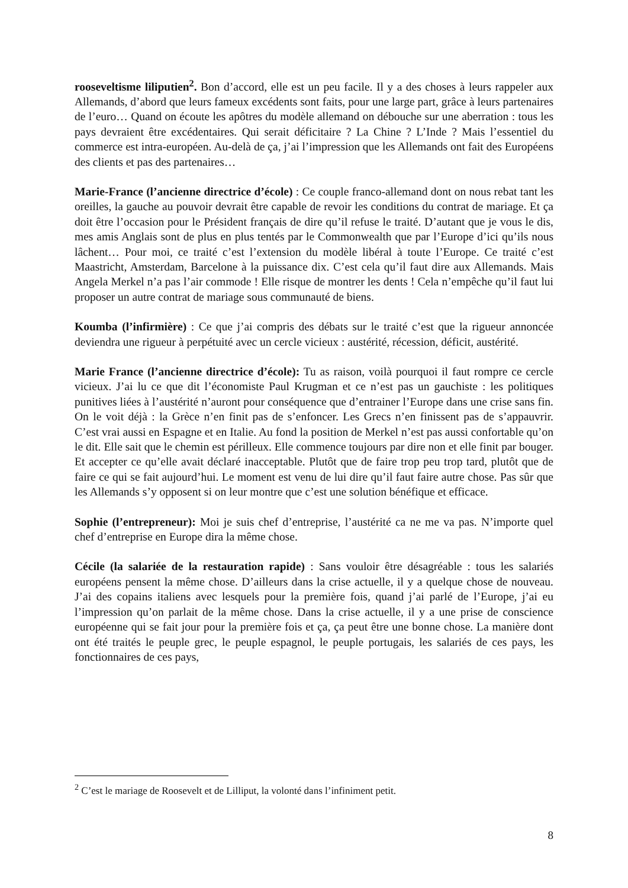rooseveltisme liliputien<sup>2</sup>. Bon d’accord, elle est un peu facile. Il y a des choses à leurs rappeler aux Allemands, d’abord que leurs fameux excédents sont faits, pour une large part, grâce à leurs partenaires de l’euro… Quand on écoute les apôtres du modèle allemand on débouche sur une aberration : tous les pays devraient être excédentaires. Qui serait déficitaire ? La Chine ? L’Inde ? Mais l’essentiel du commerce est intra-européen. Au-delà de ça, j’ai l’impression que les Allemands ont fait des Européens des clients et pas des partenaires…
Marie-France (l’ancienne directrice d’école) : Ce couple franco-allemand dont on nous rebat tant les oreilles, la gauche au pouvoir devrait être capable de revoir les conditions du contrat de mariage. Et ça doit être l’occasion pour le Président français de dire qu’il refuse le traité. D’autant que je vous le dis, mes amis Anglais sont de plus en plus tentés par le Commonwealth que par l’Europe d’ici qu’ils nous lâchent… Pour moi, ce traité c’est l’extension du modèle libéral à toute l’Europe. Ce traité c’est Maastricht, Amsterdam, Barcelone à la puissance dix. C’est cela qu’il faut dire aux Allemands. Mais Angela Merkel n’a pas l’air commode ! Elle risque de montrer les dents ! Cela n’empêche qu’il faut lui proposer un autre contrat de mariage sous communauté de biens.
Koumba (l’infirmière) : Ce que j’ai compris des débats sur le traité c’est que la rigueur annoncée deviendra une rigueur à perpétuité avec un cercle vicieux : austérité, récession, déficit, austérité.
Marie France (l’ancienne directrice d’école): Tu as raison, voilà pourquoi il faut rompre ce cercle vicieux. J’ai lu ce que dit l’économiste Paul Krugman et ce n’est pas un gauchiste : les politiques punitives liées à l’austérité n’auront pour conséquence que d’entrainer l’Europe dans une crise sans fin. On le voit déjà : la Grèce n’en finit pas de s’enfoncer. Les Grecs n’en finissent pas de s’appauvrir. C’est vrai aussi en Espagne et en Italie. Au fond la position de Merkel n’est pas aussi confortable qu’on le dit. Elle sait que le chemin est périlleux. Elle commence toujours par dire non et elle finit par bouger. Et accepter ce qu’elle avait déclaré inacceptable. Plutôt que de faire trop peu trop tard, plutôt que de faire ce qui se fait aujourd’hui. Le moment est venu de lui dire qu’il faut faire autre chose. Pas sûr que les Allemands s’y opposent si on leur montre que c’est une solution bénéfique et efficace.
Sophie (l’entrepreneur): Moi je suis chef d’entreprise, l’austérité ca ne me va pas. N’importe quel chef d’entreprise en Europe dira la même chose.
Cécile (la salariée de la restauration rapide) : Sans vouloir être désagréable : tous les salariés européens pensent la même chose. D’ailleurs dans la crise actuelle, il y a quelque chose de nouveau. J’ai des copains italiens avec lesquels pour la première fois, quand j’ai parlé de l’Europe, j’ai eu l’impression qu’on parlait de la même chose. Dans la crise actuelle, il y a une prise de conscience européenne qui se fait jour pour la première fois et ça, ça peut être une bonne chose. La manière dont ont été traités le peuple grec, le peuple espagnol, le peuple portugais, les salariés de ces pays, les fonctionnaires de ces pays,
<sup>2</sup> C’est le mariage de Roosevelt et de Lilliput, la volonté dans l’infiniment petit.
8